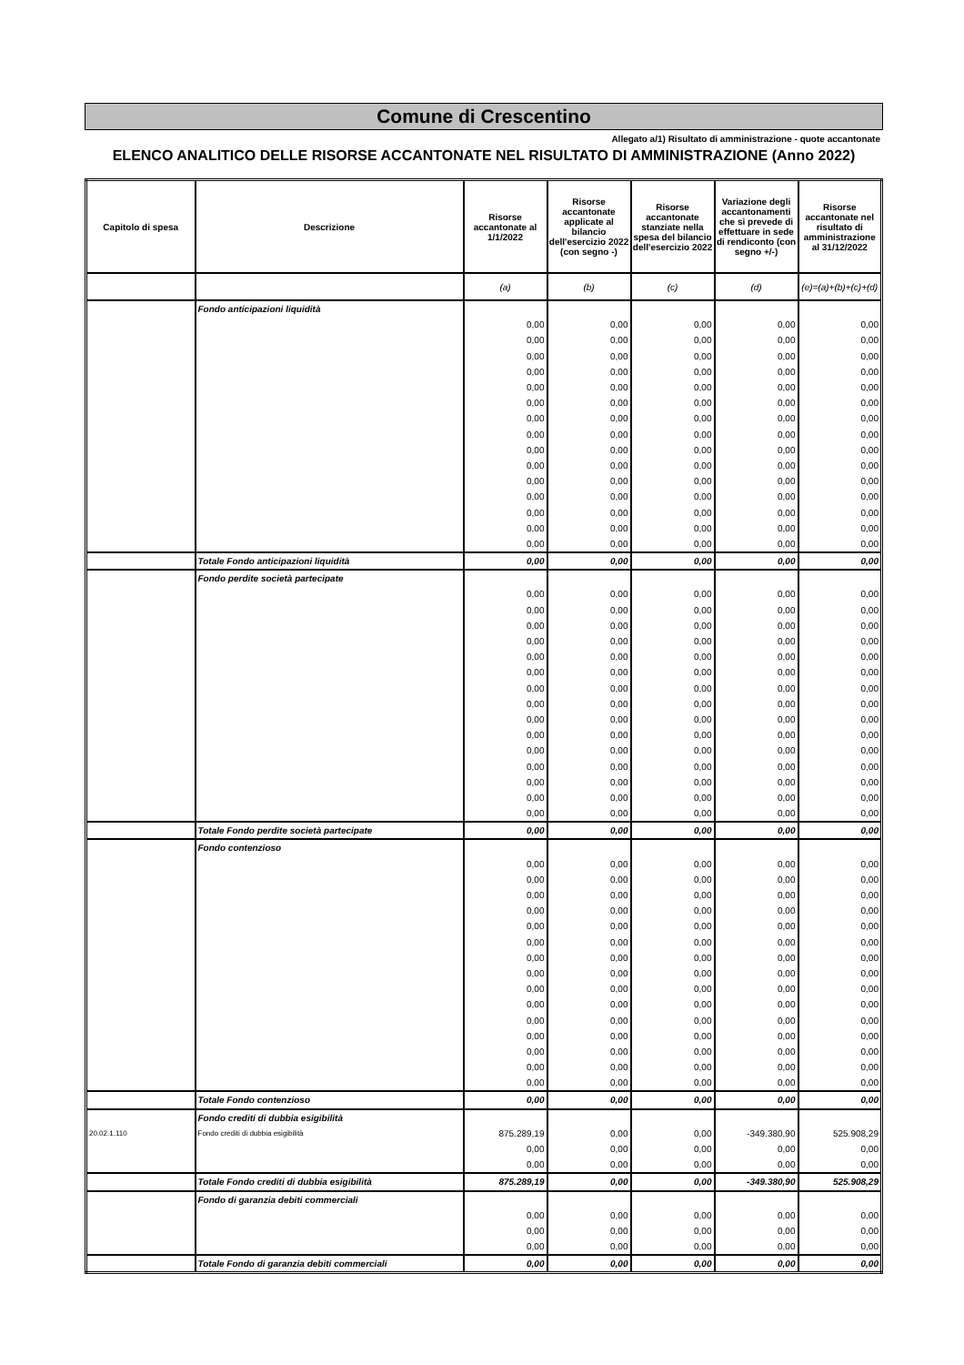Comune di Crescentino
Allegato a/1) Risultato di amministrazione - quote accantonate
ELENCO ANALITICO DELLE RISORSE ACCANTONATE NEL RISULTATO DI AMMINISTRAZIONE (Anno 2022)
| Capitolo di spesa | Descrizione | Risorse accantonate al 1/1/2022 | Risorse accantonate applicate al bilancio dell'esercizio 2022 (con segno -) | Risorse accantonate stanziate nella spesa del bilancio dell'esercizio 2022 | Variazione degli accantonamenti che si prevede di effettuare in sede di rendiconto (con segno +/-) | Risorse accantonate nel risultato di amministrazione al 31/12/2022 |
| --- | --- | --- | --- | --- | --- | --- |
| | | (a) | (b) | (c) | (d) | (e)=(a)+(b)+(c)+(d) |
| | Fondo anticipazioni liquidità | | | | | |
| | | 0,00 | 0,00 | 0,00 | 0,00 | 0,00 |
| | | 0,00 | 0,00 | 0,00 | 0,00 | 0,00 |
| | | 0,00 | 0,00 | 0,00 | 0,00 | 0,00 |
| | | 0,00 | 0,00 | 0,00 | 0,00 | 0,00 |
| | | 0,00 | 0,00 | 0,00 | 0,00 | 0,00 |
| | | 0,00 | 0,00 | 0,00 | 0,00 | 0,00 |
| | | 0,00 | 0,00 | 0,00 | 0,00 | 0,00 |
| | | 0,00 | 0,00 | 0,00 | 0,00 | 0,00 |
| | | 0,00 | 0,00 | 0,00 | 0,00 | 0,00 |
| | | 0,00 | 0,00 | 0,00 | 0,00 | 0,00 |
| | | 0,00 | 0,00 | 0,00 | 0,00 | 0,00 |
| | | 0,00 | 0,00 | 0,00 | 0,00 | 0,00 |
| | | 0,00 | 0,00 | 0,00 | 0,00 | 0,00 |
| | | 0,00 | 0,00 | 0,00 | 0,00 | 0,00 |
| | | 0,00 | 0,00 | 0,00 | 0,00 | 0,00 |
| | Totale Fondo anticipazioni liquidità | 0,00 | 0,00 | 0,00 | 0,00 | 0,00 |
| | Fondo perdite società partecipate | | | | | |
| | | 0,00 | 0,00 | 0,00 | 0,00 | 0,00 |
| | | 0,00 | 0,00 | 0,00 | 0,00 | 0,00 |
| | | 0,00 | 0,00 | 0,00 | 0,00 | 0,00 |
| | | 0,00 | 0,00 | 0,00 | 0,00 | 0,00 |
| | | 0,00 | 0,00 | 0,00 | 0,00 | 0,00 |
| | | 0,00 | 0,00 | 0,00 | 0,00 | 0,00 |
| | | 0,00 | 0,00 | 0,00 | 0,00 | 0,00 |
| | | 0,00 | 0,00 | 0,00 | 0,00 | 0,00 |
| | | 0,00 | 0,00 | 0,00 | 0,00 | 0,00 |
| | | 0,00 | 0,00 | 0,00 | 0,00 | 0,00 |
| | | 0,00 | 0,00 | 0,00 | 0,00 | 0,00 |
| | | 0,00 | 0,00 | 0,00 | 0,00 | 0,00 |
| | | 0,00 | 0,00 | 0,00 | 0,00 | 0,00 |
| | | 0,00 | 0,00 | 0,00 | 0,00 | 0,00 |
| | | 0,00 | 0,00 | 0,00 | 0,00 | 0,00 |
| | Totale Fondo perdite società partecipate | 0,00 | 0,00 | 0,00 | 0,00 | 0,00 |
| | Fondo contenzioso | | | | | |
| | | 0,00 | 0,00 | 0,00 | 0,00 | 0,00 |
| | | 0,00 | 0,00 | 0,00 | 0,00 | 0,00 |
| | | 0,00 | 0,00 | 0,00 | 0,00 | 0,00 |
| | | 0,00 | 0,00 | 0,00 | 0,00 | 0,00 |
| | | 0,00 | 0,00 | 0,00 | 0,00 | 0,00 |
| | | 0,00 | 0,00 | 0,00 | 0,00 | 0,00 |
| | | 0,00 | 0,00 | 0,00 | 0,00 | 0,00 |
| | | 0,00 | 0,00 | 0,00 | 0,00 | 0,00 |
| | | 0,00 | 0,00 | 0,00 | 0,00 | 0,00 |
| | | 0,00 | 0,00 | 0,00 | 0,00 | 0,00 |
| | | 0,00 | 0,00 | 0,00 | 0,00 | 0,00 |
| | | 0,00 | 0,00 | 0,00 | 0,00 | 0,00 |
| | | 0,00 | 0,00 | 0,00 | 0,00 | 0,00 |
| | | 0,00 | 0,00 | 0,00 | 0,00 | 0,00 |
| | | 0,00 | 0,00 | 0,00 | 0,00 | 0,00 |
| | Totale Fondo contenzioso | 0,00 | 0,00 | 0,00 | 0,00 | 0,00 |
| | Fondo crediti di dubbia esigibilità | | | | | |
| 20.02.1.110 | Fondo crediti di dubbia esigibilità | 875.289,19 | 0,00 | 0,00 | -349.380,90 | 525.908,29 |
| | | 0,00 | 0,00 | 0,00 | 0,00 | 0,00 |
| | | 0,00 | 0,00 | 0,00 | 0,00 | 0,00 |
| | Totale Fondo crediti di dubbia esigibilità | 875.289,19 | 0,00 | 0,00 | -349.380,90 | 525.908,29 |
| | Fondo di garanzia debiti commerciali | | | | | |
| | | 0,00 | 0,00 | 0,00 | 0,00 | 0,00 |
| | | 0,00 | 0,00 | 0,00 | 0,00 | 0,00 |
| | | 0,00 | 0,00 | 0,00 | 0,00 | 0,00 |
| | Totale Fondo di garanzia debiti commerciali | 0,00 | 0,00 | 0,00 | 0,00 | 0,00 |